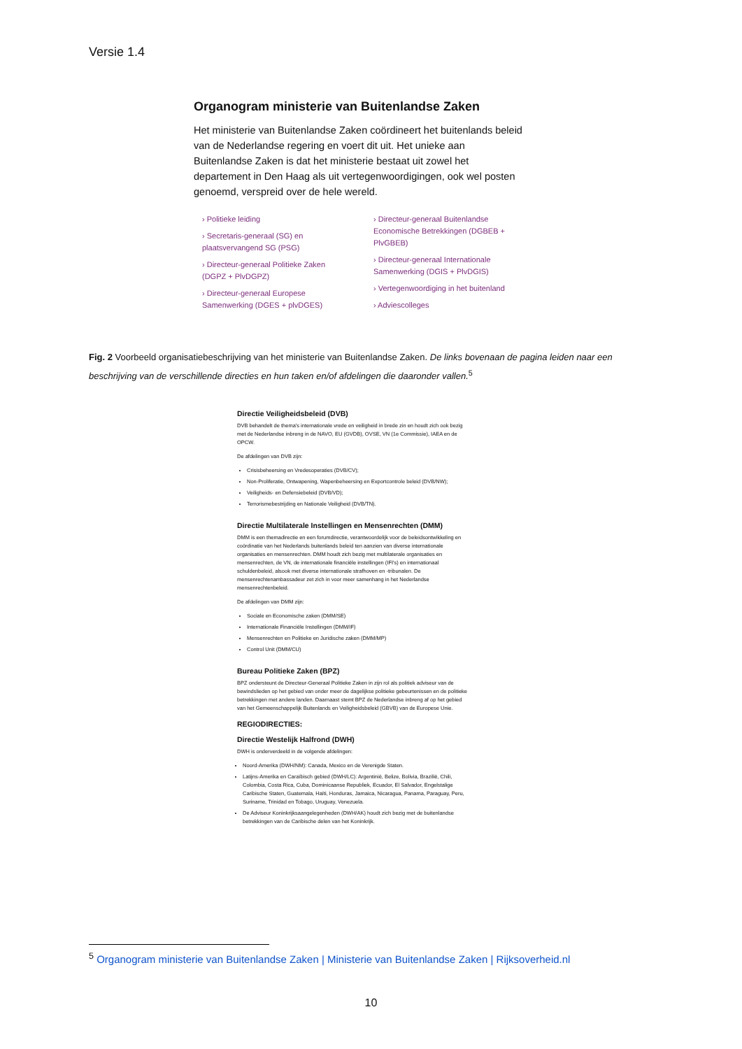Versie 1.4
Organogram ministerie van Buitenlandse Zaken
Het ministerie van Buitenlandse Zaken coördineert het buitenlands beleid van de Nederlandse regering en voert dit uit. Het unieke aan Buitenlandse Zaken is dat het ministerie bestaat uit zowel het departement in Den Haag als uit vertegenwoordigingen, ook wel posten genoemd, verspreid over de hele wereld.
› Politieke leiding
› Secretaris-generaal (SG) en plaatsvervangend SG (PSG)
› Directeur-generaal Politieke Zaken (DGPZ + PlvDGPZ)
› Directeur-generaal Europese Samenwerking (DGES + plvDGES)
› Directeur-generaal Buitenlandse Economische Betrekkingen (DGBEB + PlvGBEB)
› Directeur-generaal Internationale Samenwerking (DGIS + PlvDGIS)
› Vertegenwoordiging in het buitenland
› Adviescolleges
Fig. 2 Voorbeeld organisatiebeschrijving van het ministerie van Buitenlandse Zaken. De links bovenaan de pagina leiden naar een beschrijving van de verschillende directies en hun taken en/of afdelingen die daaronder vallen.<sup>5</sup>
Directie Veiligheidsbeleid (DVB)
DVB behandelt de thema's internationale vrede en veiligheid in brede zin en houdt zich ook bezig met de Nederlandse inbreng in de NAVO, EU (GVDB), OVSE, VN (1e Commissie), IAEA en de OPCW.
De afdelingen van DVB zijn:
Crisisbeheersing en Vredesoperaties (DVB/CV);
Non-Proliferatie, Ontwapening, Wapenbeheersing en Exportcontrole beleid (DVB/NW);
Veiligheids- en Defensiebeleid (DVB/VD);
Terrorismebestrijding en Nationale Veiligheid (DVB/TN).
Directie Multilaterale Instellingen en Mensenrechten (DMM)
DMM is een themadirectie en een forumdirectie, verantwoordelijk voor de beleidsontwikkeling en coördinatie van het Nederlands buitenlands beleid ten aanzien van diverse internationale organisaties en mensenrechten. DMM houdt zich bezig met multilaterale organisaties en mensenrechten, de VN, de internationale financiële instellingen (IFI's) en internationaal schuldenbeleid, alsook met diverse internationale strafhoven en -tribunalen. De mensenrechtenambassadeur zet zich in voor meer samenhang in het Nederlandse mensenrechtenbeleid.
De afdelingen van DMM zijn:
Sociale en Economische zaken (DMM/SE)
Internationale Financiële Instellingen (DMM/IF)
Mensenrechten en Politieke en Juridische zaken (DMM/MP)
Control Unit (DMM/CU)
Bureau Politieke Zaken (BPZ)
BPZ ondersteunt de Directeur-Generaal Politieke Zaken in zijn rol als politiek adviseur van de bewindslieden op het gebied van onder meer de dagelijkse politieke gebeurtenissen en de politieke betrekkingen met andere landen. Daarnaast stemt BPZ de Nederlandse inbreng af op het gebied van het Gemeenschappelijk Buitenlands en Veiligheidsbeleid (GBVB) van de Europese Unie.
REGIODIRECTIES:
Directie Westelijk Halfrond (DWH)
DWH is onderverdeeld in de volgende afdelingen:
Noord-Amerika (DWH/NM): Canada, Mexico en de Verenigde Staten.
Latijns-Amerika en Caraïbisch gebied (DWH/LC): Argentinië, Belize, Bolivia, Brazilië, Chili, Colombia, Costa Rica, Cuba, Dominicaanse Republiek, Ecuador, El Salvador, Engelstalige Caribische Staten, Guatemala, Haïti, Honduras, Jamaica, Nicaragua, Panama, Paraguay, Peru, Suriname, Trinidad en Tobago, Uruguay, Venezuela.
De Adviseur Koninkrijksaangelegenheden (DWH/AK) houdt zich bezig met de buitenlandse betrekkingen van de Caribische delen van het Koninkrijk.
<sup>5</sup> Organogram ministerie van Buitenlandse Zaken | Ministerie van Buitenlandse Zaken | Rijksoverheid.nl
10